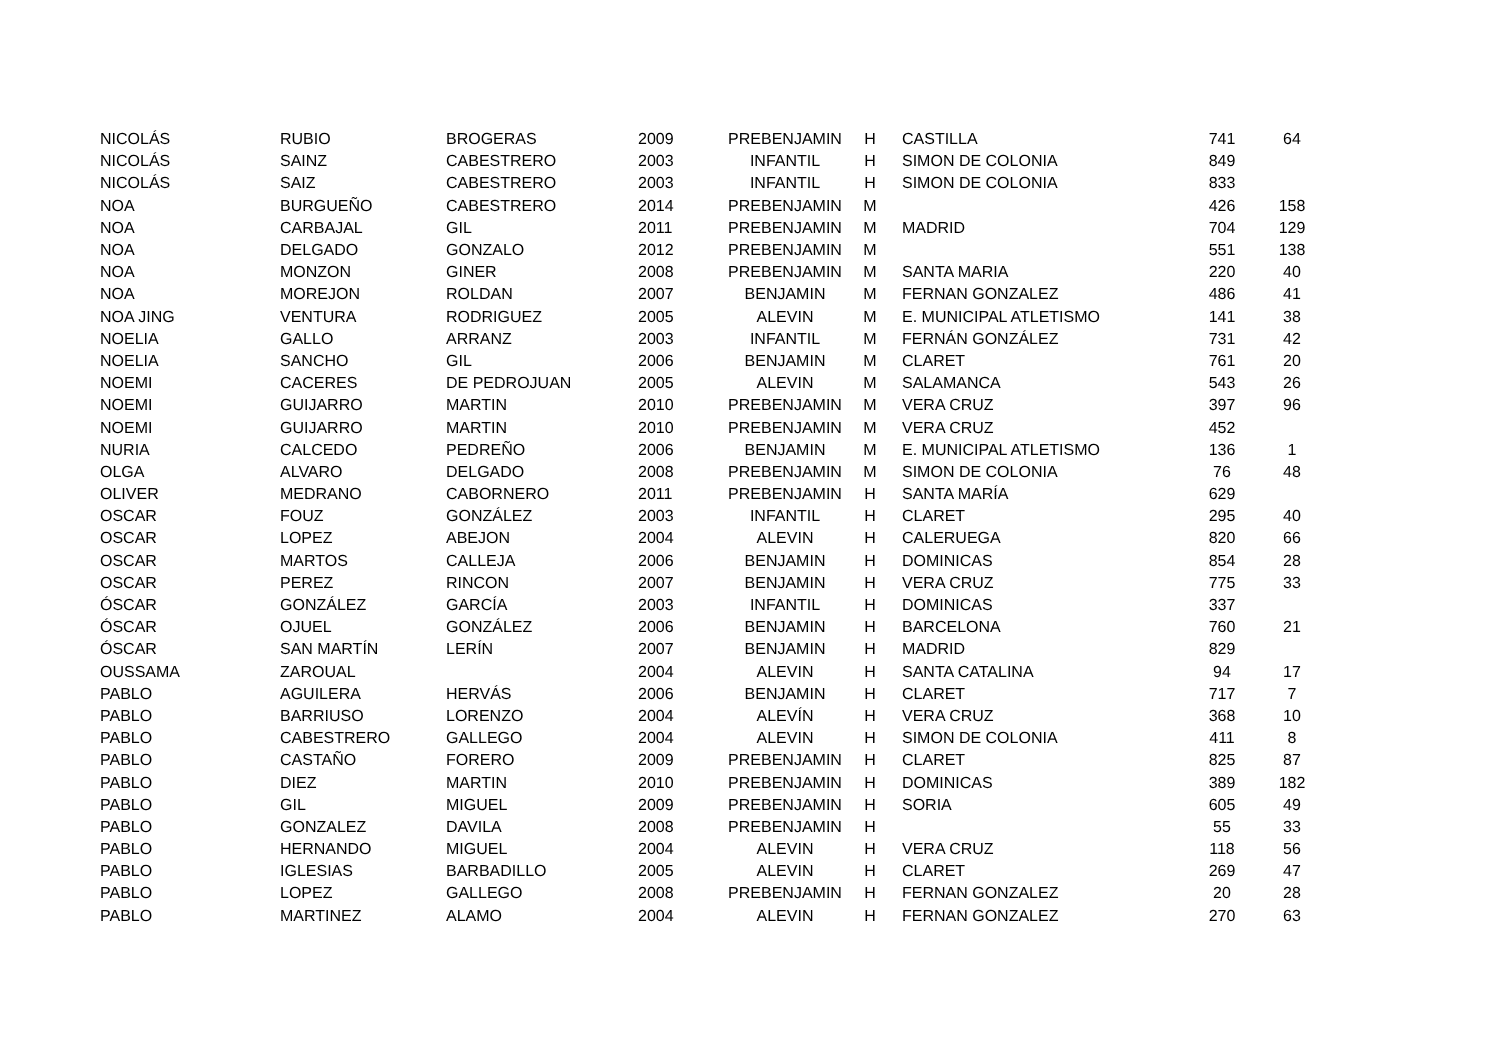| NICOLÁS | RUBIO | BROGERAS | 2009 | PREBENJAMIN | H | CASTILLA | 741 | 64 |
| NICOLÁS | SAINZ | CABESTRERO | 2003 | INFANTIL | H | SIMON DE COLONIA | 849 | |
| NICOLÁS | SAIZ | CABESTRERO | 2003 | INFANTIL | H | SIMON DE COLONIA | 833 | |
| NOA | BURGUEÑO | CABESTRERO | 2014 | PREBENJAMIN | M | | 426 | 158 |
| NOA | CARBAJAL | GIL | 2011 | PREBENJAMIN | M | MADRID | 704 | 129 |
| NOA | DELGADO | GONZALO | 2012 | PREBENJAMIN | M | | 551 | 138 |
| NOA | MONZON | GINER | 2008 | PREBENJAMIN | M | SANTA MARIA | 220 | 40 |
| NOA | MOREJON | ROLDAN | 2007 | BENJAMIN | M | FERNAN GONZALEZ | 486 | 41 |
| NOA JING | VENTURA | RODRIGUEZ | 2005 | ALEVIN | M | E. MUNICIPAL ATLETISMO | 141 | 38 |
| NOELIA | GALLO | ARRANZ | 2003 | INFANTIL | M | FERNÁN GONZÁLEZ | 731 | 42 |
| NOELIA | SANCHO | GIL | 2006 | BENJAMIN | M | CLARET | 761 | 20 |
| NOEMI | CACERES | DE PEDROJUAN | 2005 | ALEVIN | M | SALAMANCA | 543 | 26 |
| NOEMI | GUIJARRO | MARTIN | 2010 | PREBENJAMIN | M | VERA CRUZ | 397 | 96 |
| NOEMI | GUIJARRO | MARTIN | 2010 | PREBENJAMIN | M | VERA CRUZ | 452 | |
| NURIA | CALCEDO | PEDREÑO | 2006 | BENJAMIN | M | E. MUNICIPAL ATLETISMO | 136 | 1 |
| OLGA | ALVARO | DELGADO | 2008 | PREBENJAMIN | M | SIMON DE COLONIA | 76 | 48 |
| OLIVER | MEDRANO | CABORNERO | 2011 | PREBENJAMIN | H | SANTA MARÍA | 629 | |
| OSCAR | FOUZ | GONZÁLEZ | 2003 | INFANTIL | H | CLARET | 295 | 40 |
| OSCAR | LOPEZ | ABEJON | 2004 | ALEVIN | H | CALERUEGA | 820 | 66 |
| OSCAR | MARTOS | CALLEJA | 2006 | BENJAMIN | H | DOMINICAS | 854 | 28 |
| OSCAR | PEREZ | RINCON | 2007 | BENJAMIN | H | VERA CRUZ | 775 | 33 |
| ÓSCAR | GONZÁLEZ | GARCÍA | 2003 | INFANTIL | H | DOMINICAS | 337 | |
| ÓSCAR | OJUEL | GONZÁLEZ | 2006 | BENJAMIN | H | BARCELONA | 760 | 21 |
| ÓSCAR | SAN MARTÍN | LERÍN | 2007 | BENJAMIN | H | MADRID | 829 | |
| OUSSAMA | ZAROUAL | | 2004 | ALEVIN | H | SANTA CATALINA | 94 | 17 |
| PABLO | AGUILERA | HERVÁS | 2006 | BENJAMIN | H | CLARET | 717 | 7 |
| PABLO | BARRIUSO | LORENZO | 2004 | ALEVÍN | H | VERA CRUZ | 368 | 10 |
| PABLO | CABESTRERO | GALLEGO | 2004 | ALEVIN | H | SIMON DE COLONIA | 411 | 8 |
| PABLO | CASTAÑO | FORERO | 2009 | PREBENJAMIN | H | CLARET | 825 | 87 |
| PABLO | DIEZ | MARTIN | 2010 | PREBENJAMIN | H | DOMINICAS | 389 | 182 |
| PABLO | GIL | MIGUEL | 2009 | PREBENJAMIN | H | SORIA | 605 | 49 |
| PABLO | GONZALEZ | DAVILA | 2008 | PREBENJAMIN | H | | 55 | 33 |
| PABLO | HERNANDO | MIGUEL | 2004 | ALEVIN | H | VERA CRUZ | 118 | 56 |
| PABLO | IGLESIAS | BARBADILLO | 2005 | ALEVIN | H | CLARET | 269 | 47 |
| PABLO | LOPEZ | GALLEGO | 2008 | PREBENJAMIN | H | FERNAN GONZALEZ | 20 | 28 |
| PABLO | MARTINEZ | ALAMO | 2004 | ALEVIN | H | FERNAN GONZALEZ | 270 | 63 |